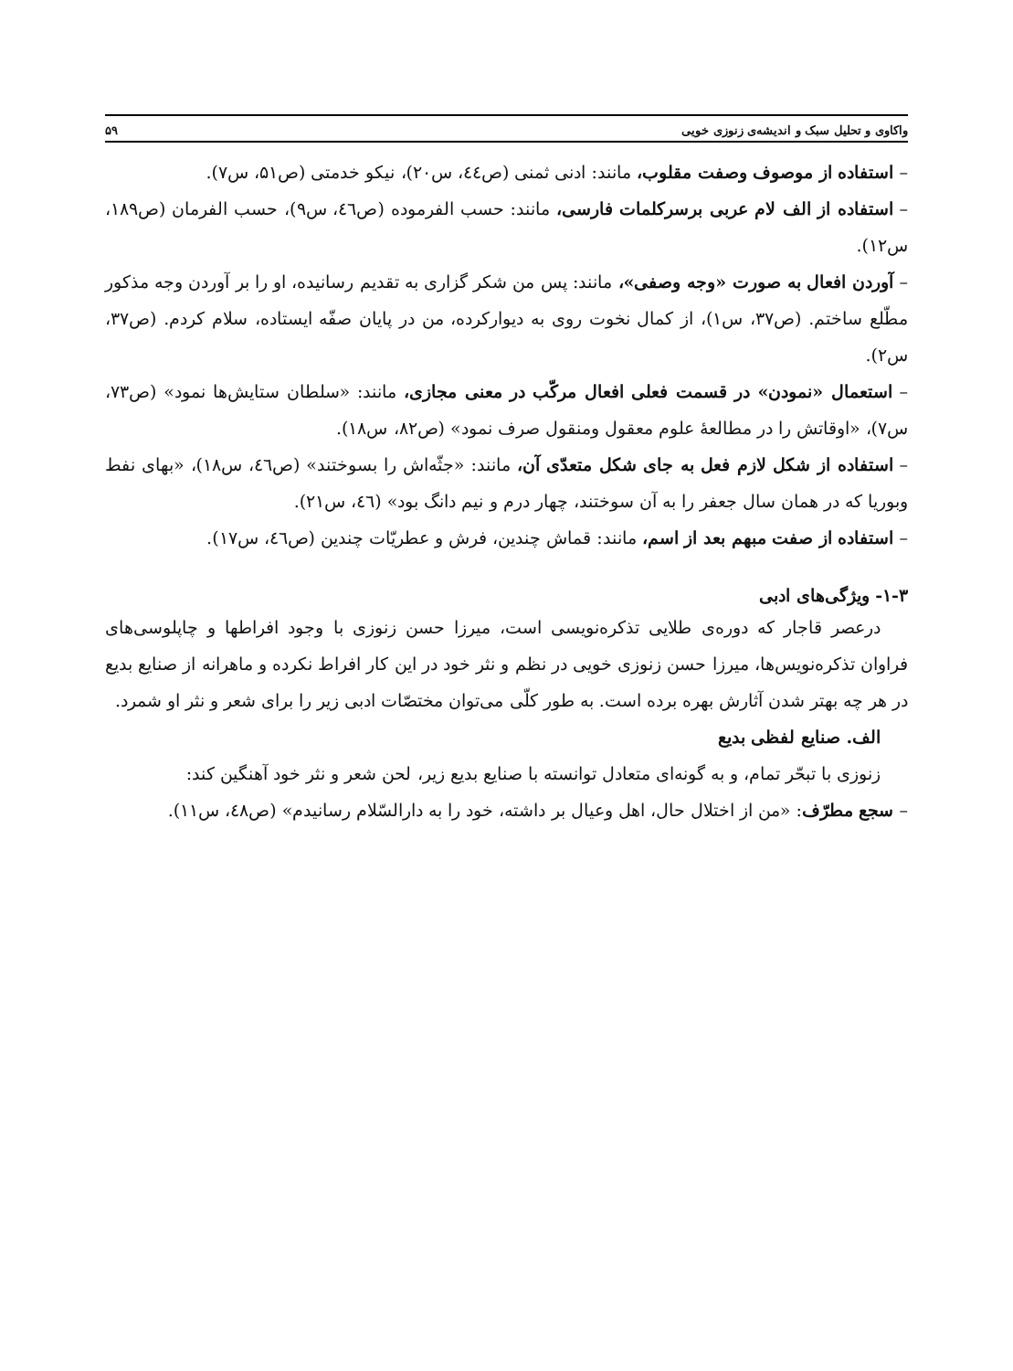واکاوی و تحلیل سبک و اندیشه‌ی زنوزی خویی ۵۹
– استفاده از موصوف وصفت مقلوب، مانند: ادنی ثمنی (ص٤٤، س۲۰)، نیکو خدمتی (ص۵۱، س۷).
– استفاده از الف لام عربی برسرکلمات فارسی، مانند: حسب الفرموده (ص٤٦، س۹)، حسب الفرمان (ص۱۸۹، س۱۲).
– آوردن افعال به صورت «وجه وصفی»، مانند: پس من شکر گزاری به تقدیم رسانیده، او را بر آوردن وجه مذکور مطّلع ساختم. (ص۳۷، س۱)، از کمال نخوت روی به دیوارکرده، من در پایان صفّه ایستاده، سلام کردم. (ص۳۷، س۲).
– استعمال «نمودن» در قسمت فعلی افعال مرکّب در معنی مجازی، مانند: «سلطان ستایش‌ها نمود» (ص۷۳، س۷)، «اوقاتش را در مطالعهٔ علوم معقول ومنقول صرف نمود» (ص۸۲، س۱۸).
– استفاده از شکل لازم فعل به جای شکل متعدّی آن، مانند: «جثّه‌اش را بسوختند» (ص٤٦، س۱۸)، «بهای نفط وبوریا که در همان سال جعفر را به آن سوختند، چهار درم و نیم دانگ بود» (٤٦، س۲۱).
– استفاده از صفت مبهم بعد از اسم، مانند: قماش چندین، فرش و عطریّات چندین (ص٤٦، س۱۷).
۱-۳- ویژگی‌های ادبی
درعصر قاجار که دوره‌ی طلایی تذکره‌نویسی است، میرزا حسن زنوزی با وجود افراطها و چاپلوسی‌های فراوان تذکره‌نویس‌ها، میرزا حسن زنوزی خویی در نظم و نثر خود در این کار افراط نکرده و ماهرانه از صنایع بدیع در هر چه بهتر شدن آثارش بهره برده است. به طور کلّی می‌توان مختصّات ادبی زیر را برای شعر و نثر او شمرد.
الف. صنایع لفظی بدیع
زنوزی با تبحّر تمام، و به گونه‌ای متعادل توانسته با صنایع بدیع زیر، لحن شعر و نثر خود آهنگین کند:
– سجع مطرّف: «من از اختلال حال، اهل وعیال بر داشته، خود را به دارالسّلام رسانیدم» (ص٤۸، س۱۱).